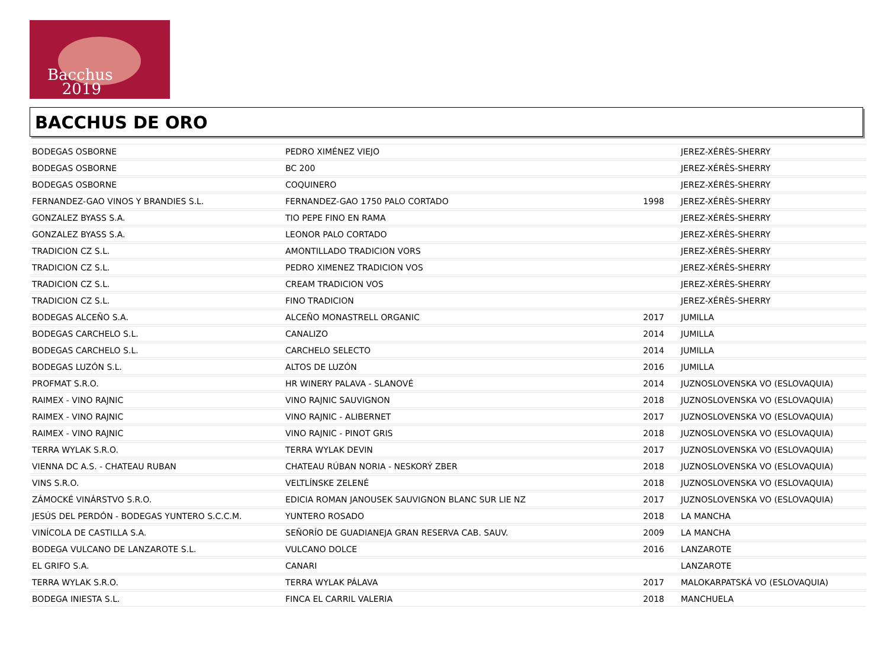Bacchus
2019
BACCHUS DE ORO
| BODEGAS OSBORNE | PEDRO XIMÉNEZ VIEJO | | JEREZ-XÉRÈS-SHERRY |
| BODEGAS OSBORNE | BC 200 | | JEREZ-XÉRÈS-SHERRY |
| BODEGAS OSBORNE | COQUINERO | | JEREZ-XÉRÈS-SHERRY |
| FERNANDEZ-GAO VINOS Y BRANDIES S.L. | FERNANDEZ-GAO 1750 PALO CORTADO | 1998 | JEREZ-XÉRÈS-SHERRY |
| GONZALEZ BYASS S.A. | TIO PEPE FINO EN RAMA | | JEREZ-XÉRÈS-SHERRY |
| GONZALEZ BYASS S.A. | LEONOR PALO CORTADO | | JEREZ-XÉRÈS-SHERRY |
| TRADICION CZ S.L. | AMONTILLADO TRADICION VORS | | JEREZ-XÉRÈS-SHERRY |
| TRADICION CZ S.L. | PEDRO XIMENEZ TRADICION VOS | | JEREZ-XÉRÈS-SHERRY |
| TRADICION CZ S.L. | CREAM TRADICION VOS | | JEREZ-XÉRÈS-SHERRY |
| TRADICION CZ S.L. | FINO TRADICION | | JEREZ-XÉRÈS-SHERRY |
| BODEGAS ALCEÑO S.A. | ALCEÑO MONASTRELL ORGANIC | 2017 | JUMILLA |
| BODEGAS CARCHELO S.L. | CANALIZO | 2014 | JUMILLA |
| BODEGAS CARCHELO S.L. | CARCHELO SELECTO | 2014 | JUMILLA |
| BODEGAS LUZÓN S.L. | ALTOS DE LUZÓN | 2016 | JUMILLA |
| PROFMAT S.R.O. | HR WINERY PALAVA - SLANOVÉ | 2014 | JUZNOSLOVENSKA VO (ESLOVAQUIA) |
| RAIMEX - VINO RAJNIC | VINO RAJNIC SAUVIGNON | 2018 | JUZNOSLOVENSKA VO (ESLOVAQUIA) |
| RAIMEX - VINO RAJNIC | VINO RAJNIC - ALIBERNET | 2017 | JUZNOSLOVENSKA VO (ESLOVAQUIA) |
| RAIMEX - VINO RAJNIC | VINO RAJNIC - PINOT GRIS | 2018 | JUZNOSLOVENSKA VO (ESLOVAQUIA) |
| TERRA WYLAK S.R.O. | TERRA WYLAK DEVIN | 2017 | JUZNOSLOVENSKA VO (ESLOVAQUIA) |
| VIENNA DC A.S. - CHATEAU RUBAN | CHATEAU RÚBAN NORIA - NESKORÝ ZBER | 2018 | JUZNOSLOVENSKA VO (ESLOVAQUIA) |
| VINS S.R.O. | VELTLÍNSKE ZELENÉ | 2018 | JUZNOSLOVENSKA VO (ESLOVAQUIA) |
| ZÁMOCKÉ VINÁRSTVO S.R.O. | EDICIA ROMAN JANOUSEK SAUVIGNON BLANC SUR LIE NZ | 2017 | JUZNOSLOVENSKA VO (ESLOVAQUIA) |
| JESÚS DEL PERDÓN - BODEGAS YUNTERO S.C.C.M. | YUNTERO ROSADO | 2018 | LA MANCHA |
| VINÍCOLA DE CASTILLA S.A. | SEÑORÍO DE GUADIANEJA GRAN RESERVA CAB. SAUV. | 2009 | LA MANCHA |
| BODEGA VULCANO DE LANZAROTE S.L. | VULCANO DOLCE | 2016 | LANZAROTE |
| EL GRIFO S.A. | CANARI | | LANZAROTE |
| TERRA WYLAK S.R.O. | TERRA WYLAK PÁLAVA | 2017 | MALOKARPATSKÁ VO (ESLOVAQUIA) |
| BODEGA INIESTA S.L. | FINCA EL CARRIL VALERIA | 2018 | MANCHUELA |